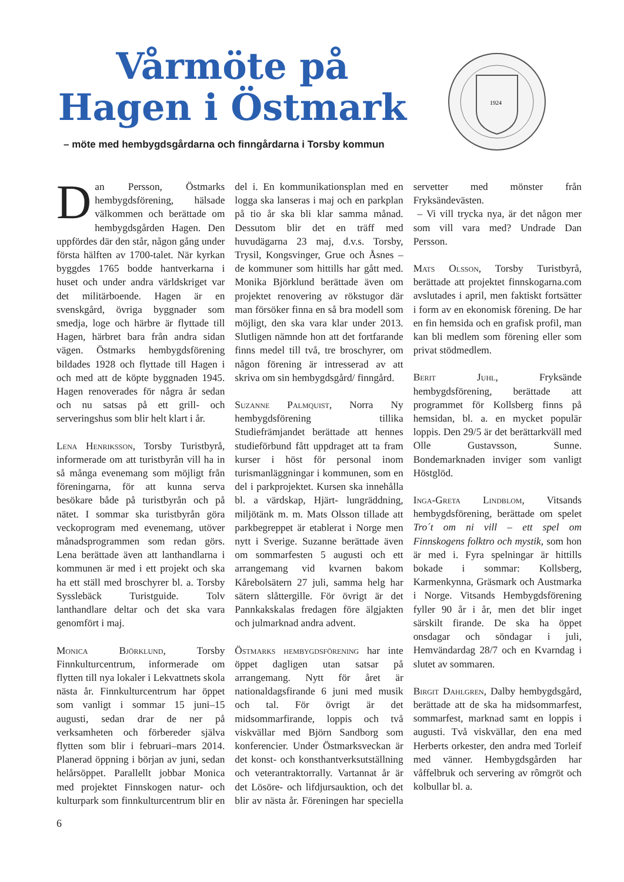Vårmöte på Hagen i Östmark
– möte med hembygdsgårdarna och finngårdarna i Torsby kommun
1924
Dan Persson, Östmarks hembygdsförening, hälsade välkommen och berättade om hembygdsgården Hagen. Den uppfördes där den står, någon gång under första hälften av 1700-talet. När kyrkan byggdes 1765 bodde hantverkarna i huset och under andra världskriget var det militärboende. Hagen är en svenskgård, övriga byggnader som smedja, loge och härbre är flyttade till Hagen, härbret bara från andra sidan vägen. Östmarks hembygdsförening bildades 1928 och flyttade till Hagen i och med att de köpte byggnaden 1945. Hagen renoverades för några år sedan och nu satsas på ett grill- och serveringshus som blir helt klart i år.
Lena Henriksson, Torsby Turistbyrå, informerade om att turistbyrån vill ha in så många evenemang som möjligt från föreningarna, för att kunna serva besökare både på turistbyrån och på nätet. I sommar ska turistbyrån göra veckoprogram med evenemang, utöver månadsprogrammen som redan görs. Lena berättade även att lanthandlarna i kommunen är med i ett projekt och ska ha ett ställ med broschyrer bl. a. Torsby Sysslebäck Turistguide. Tolv lanthandlare deltar och det ska vara genomfört i maj.
Monica Björklund, Torsby Finnkulturcentrum, informerade om flytten till nya lokaler i Lekvattnets skola nästa år. Finnkulturcentrum har öppet som vanligt i sommar 15 juni–15 augusti, sedan drar de ner på verksamheten och förbereder själva flytten som blir i februari–mars 2014. Planerad öppning i början av juni, sedan helårsöppet. Parallellt jobbar Monica med projektet Finnskogen natur- och kulturpark som finnkulturcentrum blir en del i. En kommunikationsplan med en logga ska lanseras i maj och en parkplan på tio år ska bli klar samma månad. Dessutom blir det en träff med huvudägarna 23 maj, d.v.s. Torsby, Trysil, Kongsvinger, Grue och Åsnes – de kommuner som hittills har gått med. Monika Björklund berättade även om projektet renovering av rökstugor där man försöker finna en så bra modell som möjligt, den ska vara klar under 2013. Slutligen nämnde hon att det fortfarande finns medel till två, tre broschyrer, om någon förening är intresserad av att skriva om sin hembygdsgård/ finngård.
Suzanne Palmquist, Norra Ny hembygdsförening tillika Studiefrämjandet berättade att hennes studieförbund fått uppdraget att ta fram kurser i höst för personal inom turismanläggningar i kommunen, som en del i parkprojektet. Kursen ska innehålla bl. a värdskap, Hjärt- lungräddning, miljötänk m. m. Mats Olsson tillade att parkbegreppet är etablerat i Norge men nytt i Sverige. Suzanne berättade även om sommarfesten 5 augusti och ett arrangemang vid kvarnen bakom Kårebolsätern 27 juli, samma helg har sätern slåttergille. För övrigt är det Pannkakskalas fredagen före älgjakten och julmarknad andra advent.
Östmarks hembygdsförening har inte öppet dagligen utan satsar på arrangemang. Nytt för året är nationaldagsfirande 6 juni med musik och tal. För övrigt är det midsommarfirande, loppis och två viskvällar med Björn Sandborg som konferencier. Under Östmarksveckan är det konst- och konsthantverksutställning och veterantraktorrally. Vartannat år är det Lösöre- och lifdjursauktion, och det blir av nästa år. Föreningen har speciella servetter med mönster från Fryksändevästen.
– Vi vill trycka nya, är det någon mer som vill vara med? Undrade Dan Persson.
Mats Olsson, Torsby Turistbyrå, berättade att projektet finnskogarna.com avslutades i april, men faktiskt fortsätter i form av en ekonomisk förening. De har en fin hemsida och en grafisk profil, man kan bli medlem som förening eller som privat stödmedlem.
Berit Juhl, Fryksände hembygdsförening, berättade att programmet för Kollsberg finns på hemsidan, bl. a. en mycket populär loppis. Den 29/5 är det berättarkväll med Olle Gustavsson, Sunne. Bondemarknaden inviger som vanligt Höstglöd.
Inga-Greta Lindblom, Vitsands hembygdsförening, berättade om spelet Tro´t om ni vill – ett spel om Finnskogens folktro och mystik, som hon är med i. Fyra spelningar är hittills bokade i sommar: Kollsberg, Karmenkynna, Gräsmark och Austmarka i Norge. Vitsands Hembygdsförening fyller 90 år i år, men det blir inget särskilt firande. De ska ha öppet onsdagar och söndagar i juli, Hemvändardag 28/7 och en Kvarndag i slutet av sommaren.
Birgit Dahlgren, Dalby hembygdsgård, berättade att de ska ha midsommarfest, sommarfest, marknad samt en loppis i augusti. Två viskvällar, den ena med Herberts orkester, den andra med Torleif med vänner. Hembygdsgården har våffelbruk och servering av rômgröt och kolbullar bl. a.
6